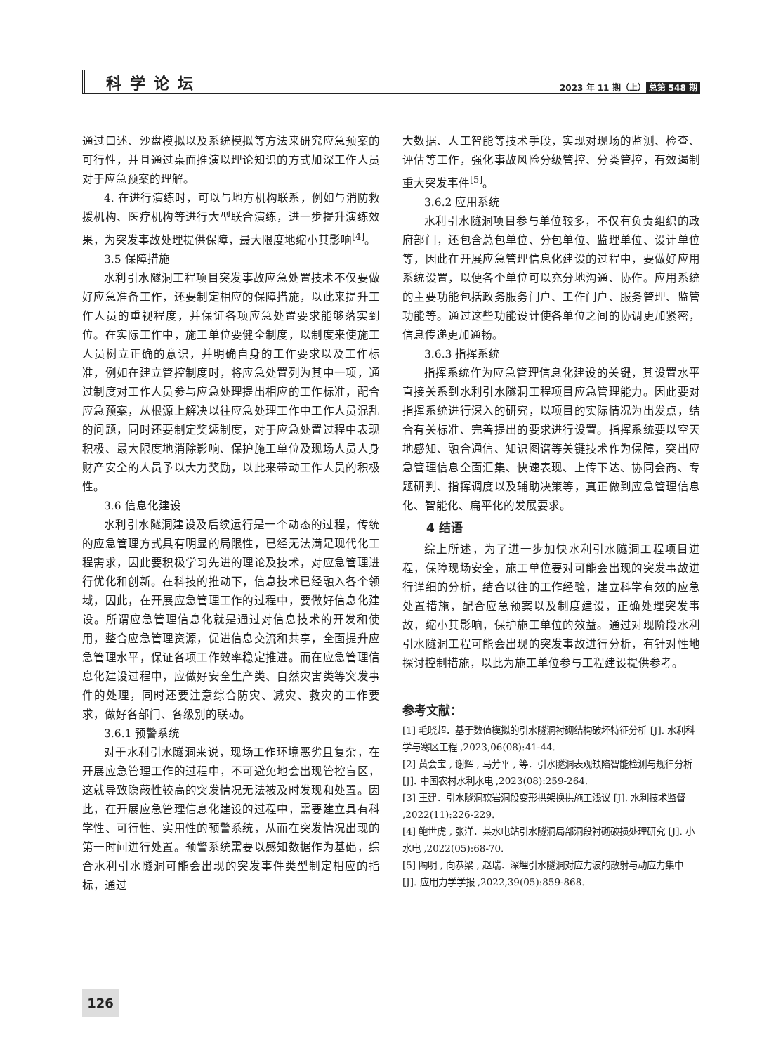科学论坛
2023 年 11 期（上） 总第 548 期
通过口述、沙盘模拟以及系统模拟等方法来研究应急预案的可行性，并且通过桌面推演以理论知识的方式加深工作人员对于应急预案的理解。
4. 在进行演练时，可以与地方机构联系，例如与消防救援机构、医疗机构等进行大型联合演练，进一步提升演练效果，为突发事故处理提供保障，最大限度地缩小其影响<sup>[4]</sup>。
3.5 保障措施
水利引水隧洞工程项目突发事故应急处置技术不仅要做好应急准备工作，还要制定相应的保障措施，以此来提升工作人员的重视程度，并保证各项应急处置要求能够落实到位。在实际工作中，施工单位要健全制度，以制度来使施工人员树立正确的意识，并明确自身的工作要求以及工作标准，例如在建立管控制度时，将应急处置列为其中一项，通过制度对工作人员参与应急处理提出相应的工作标准，配合应急预案，从根源上解决以往应急处理工作中工作人员混乱的问题，同时还要制定奖惩制度，对于应急处置过程中表现积极、最大限度地消除影响、保护施工单位及现场人员人身财产安全的人员予以大力奖励，以此来带动工作人员的积极性。
3.6 信息化建设
水利引水隧洞建设及后续运行是一个动态的过程，传统的应急管理方式具有明显的局限性，已经无法满足现代化工程需求，因此要积极学习先进的理论及技术，对应急管理进行优化和创新。在科技的推动下，信息技术已经融入各个领域，因此，在开展应急管理工作的过程中，要做好信息化建设。所谓应急管理信息化就是通过对信息技术的开发和使用，整合应急管理资源，促进信息交流和共享，全面提升应急管理水平，保证各项工作效率稳定推进。而在应急管理信息化建设过程中，应做好安全生产类、自然灾害类等突发事件的处理，同时还要注意综合防灾、减灾、救灾的工作要求，做好各部门、各级别的联动。
3.6.1 预警系统
对于水利引水隧洞来说，现场工作环境恶劣且复杂，在开展应急管理工作的过程中，不可避免地会出现管控盲区，这就导致隐蔽性较高的突发情况无法被及时发现和处置。因此，在开展应急管理信息化建设的过程中，需要建立具有科学性、可行性、实用性的预警系统，从而在突发情况出现的第一时间进行处置。预警系统需要以感知数据作为基础，综合水利引水隧洞可能会出现的突发事件类型制定相应的指标，通过
大数据、人工智能等技术手段，实现对现场的监测、检查、评估等工作，强化事故风险分级管控、分类管控，有效遏制重大突发事件<sup>[5]</sup>。
3.6.2 应用系统
水利引水隧洞项目参与单位较多，不仅有负责组织的政府部门，还包含总包单位、分包单位、监理单位、设计单位等，因此在开展应急管理信息化建设的过程中，要做好应用系统设置，以便各个单位可以充分地沟通、协作。应用系统的主要功能包括政务服务门户、工作门户、服务管理、监管功能等。通过这些功能设计使各单位之间的协调更加紧密，信息传递更加通畅。
3.6.3 指挥系统
指挥系统作为应急管理信息化建设的关键，其设置水平直接关系到水利引水隧洞工程项目应急管理能力。因此要对指挥系统进行深入的研究，以项目的实际情况为出发点，结合有关标准、完善提出的要求进行设置。指挥系统要以空天地感知、融合通信、知识图谱等关键技术作为保障，突出应急管理信息全面汇集、快速表现、上传下达、协同会商、专题研判、指挥调度以及辅助决策等，真正做到应急管理信息化、智能化、扁平化的发展要求。
4 结语
综上所述，为了进一步加快水利引水隧洞工程项目进程，保障现场安全，施工单位要对可能会出现的突发事故进行详细的分析，结合以往的工作经验，建立科学有效的应急处置措施，配合应急预案以及制度建设，正确处理突发事故，缩小其影响，保护施工单位的效益。通过对现阶段水利引水隧洞工程可能会出现的突发事故进行分析，有针对性地探讨控制措施，以此为施工单位参与工程建设提供参考。
参考文献：
[1] 毛晓超．基于数值模拟的引水隧洞衬砌结构破坏特征分析 [J]. 水利科学与寒区工程 ,2023,06(08):41-44.
[2] 黄会宝 , 谢辉 , 马芳平 , 等．引水隧洞表观缺陷智能检测与规律分析 [J]. 中国农村水利水电 ,2023(08):259-264.
[3] 王建．引水隧洞软岩洞段变形拱架换拱施工浅议 [J]. 水利技术监督 ,2022(11):226-229.
[4] 鲍世虎 , 张洋．某水电站引水隧洞局部洞段衬砌破损处理研究 [J]. 小水电 ,2022(05):68-70.
[5] 陶明 , 向恭梁 , 赵瑞．深埋引水隧洞对应力波的散射与动应力集中 [J]. 应用力学学报 ,2022,39(05):859-868.
126